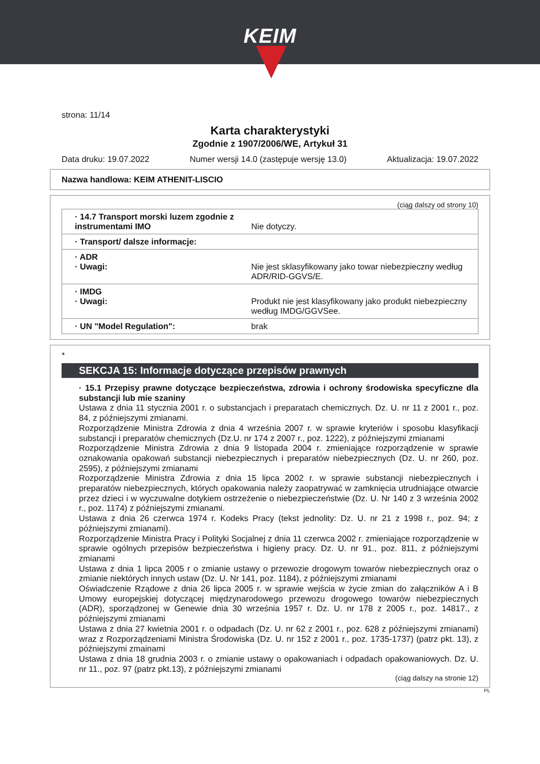KEIM
strona: 11/14
Karta charakterystyki
Zgodnie z 1907/2006/WE, Artykuł 31
Data druku: 19.07.2022 Numer wersji 14.0 (zastępuje wersję 13.0) Aktualizacja: 19.07.2022
Nazwa handlowa: KEIM ATHENIT-LISCIO
(ciąg dalszy od strony 10)
| · 14.7 Transport morski luzem zgodnie z instrumentami IMO | Nie dotyczy. |
| · Transport/ dalsze informacje: | |
| · ADR · Uwagi: | Nie jest sklasyfikowany jako towar niebezpieczny według ADR/RID-GGVS/E. |
| · IMDG · Uwagi: | Produkt nie jest klasyfikowany jako produkt niebezpieczny według IMDG/GGVSee. |
| · UN "Model Regulation": | brak |
*
SEKCJA 15: Informacje dotyczące przepisów prawnych
· 15.1 Przepisy prawne dotyczące bezpieczeństwa, zdrowia i ochrony środowiska specyficzne dla substancji lub mie szaniny
Ustawa z dnia 11 stycznia 2001 r. o substancjach i preparatach chemicznych. Dz. U. nr 11 z 2001 r., poz. 84, z późniejszymi zmianami.
Rozporządzenie Ministra Zdrowia z dnia 4 września 2007 r. w sprawie kryteriów i sposobu klasyfikacji substancji i preparatów chemicznych (Dz.U. nr 174 z 2007 r., poz. 1222), z późniejszymi zmianami
Rozporządzenie Ministra Zdrowia z dnia 9 listopada 2004 r. zmieniające rozporządzenie w sprawie oznakowania opakowań substancji niebezpiecznych i preparatów niebezpiecznych (Dz. U. nr 260, poz. 2595), z późniejszymi zmianami
Rozporządzenie Ministra Zdrowia z dnia 15 lipca 2002 r. w sprawie substancji niebezpiecznych i preparatów niebezpiecznych, których opakowania należy zaopatrywać w zamknięcia utrudniające otwarcie przez dzieci i w wyczuwalne dotykiem ostrzeżenie o niebezpieczeństwie (Dz. U. Nr 140 z 3 września 2002 r., poz. 1174) z późniejszymi zmianami.
Ustawa z dnia 26 czerwca 1974 r. Kodeks Pracy (tekst jednolity: Dz. U. nr 21 z 1998 r., poz. 94; z późniejszymi zmianami).
Rozporządzenie Ministra Pracy i Polityki Socjalnej z dnia 11 czerwca 2002 r. zmieniające rozporządzenie w sprawie ogólnych przepisów bezpieczeństwa i higieny pracy. Dz. U. nr 91., poz. 811, z późniejszymi zmianami
Ustawa z dnia 1 lipca 2005 r o zmianie ustawy o przewozie drogowym towarów niebezpiecznych oraz o zmianie niektórych innych ustaw (Dz. U. Nr 141, poz. 1184), z późniejszymi zmianami
Oświadczenie Rządowe z dnia 26 lipca 2005 r. w sprawie wejścia w życie zmian do załączników A i B Umowy europejskiej dotyczącej międzynarodowego przewozu drogowego towarów niebezpiecznych (ADR), sporządzonej w Genewie dnia 30 września 1957 r. Dz. U. nr 178 z 2005 r., poz. 14817., z późniejszymi zmianami
Ustawa z dnia 27 kwietnia 2001 r. o odpadach (Dz. U. nr 62 z 2001 r., poz. 628 z późniejszymi zmianami) wraz z Rozporządzeniami Ministra Środowiska (Dz. U. nr 152 z 2001 r., poz. 1735-1737) (patrz pkt. 13), z późniejszymi zmainami
Ustawa z dnia 18 grudnia 2003 r. o zmianie ustawy o opakowaniach i odpadach opakowaniowych. Dz. U. nr 11., poz. 97 (patrz pkt.13), z późniejszymi zmianami
(ciąg dalszy na stronie 12)
PL